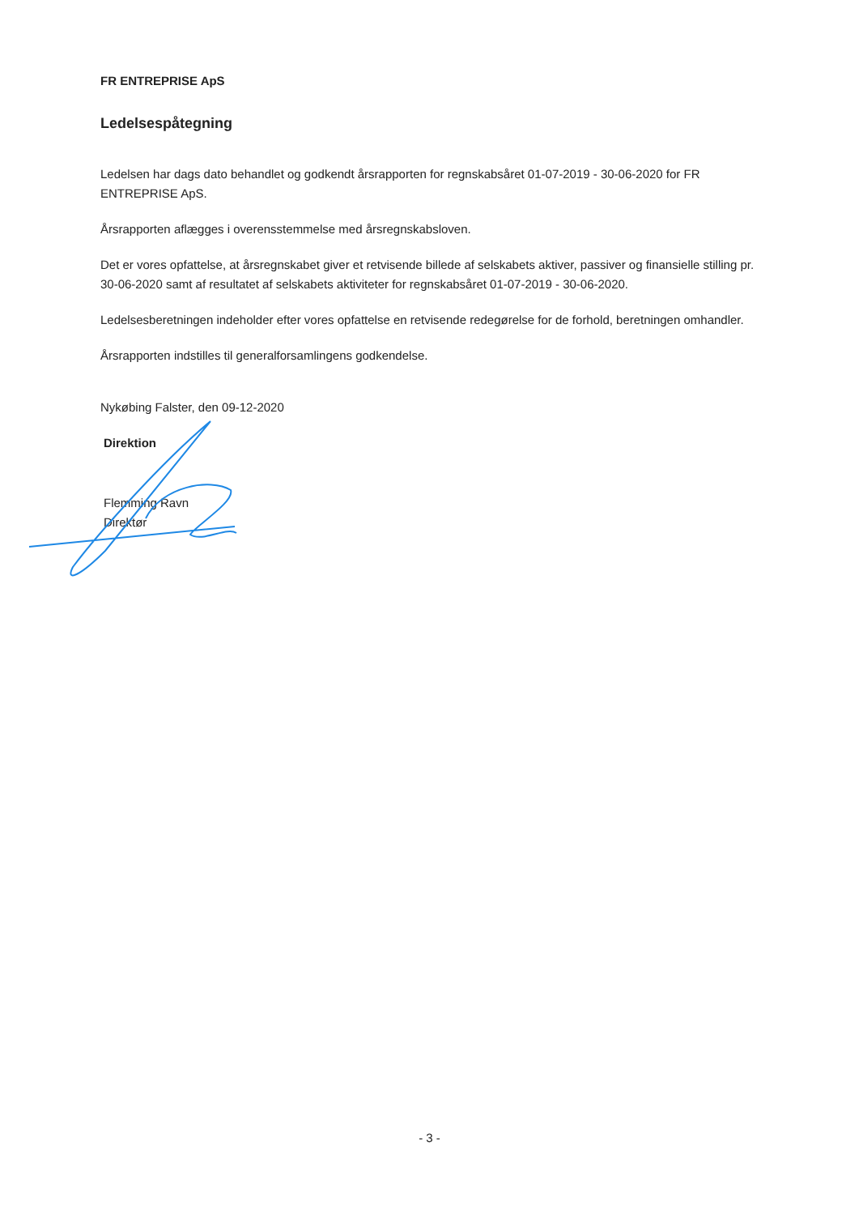FR ENTREPRISE ApS
Ledelsespåtegning
Ledelsen har dags dato behandlet og godkendt årsrapporten for regnskabsåret 01-07-2019 - 30-06-2020 for FR ENTREPRISE ApS.
Årsrapporten aflægges i overensstemmelse med årsregnskabsloven.
Det er vores opfattelse, at årsregnskabet giver et retvisende billede af selskabets aktiver, passiver og finansielle stilling pr. 30-06-2020 samt af resultatet af selskabets aktiviteter for regnskabsåret 01-07-2019 - 30-06-2020.
Ledelsesberetningen indeholder efter vores opfattelse en retvisende redegørelse for de forhold, beretningen omhandler.
Årsrapporten indstilles til generalforsamlingens godkendelse.
Nykøbing Falster, den 09-12-2020
Direktion
Flemming Ravn
Direktør
- 3 -